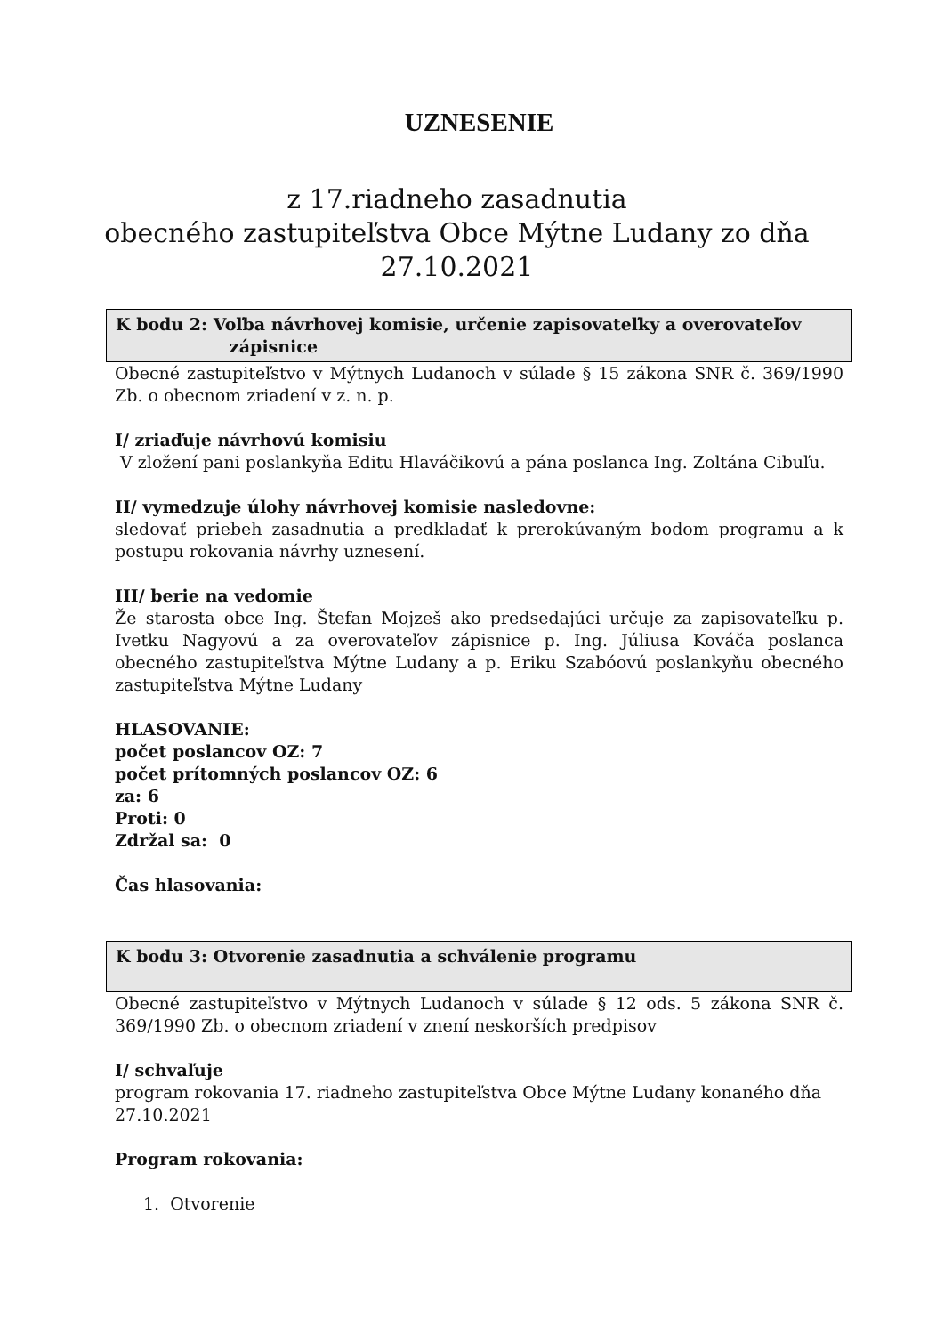UZNESENIE
z 17.riadneho zasadnutia
obecného zastupiteľstva Obce Mýtne Ludany zo dňa
27.10.2021
K bodu 2: Voľba návrhovej komisie, určenie zapisovateľky a overovateľov
zápisnice
Obecné zastupiteľstvo v Mýtnych Ludanoch v súlade § 15 zákona SNR č. 369/1990 Zb. o obecnom zriadení v z. n. p.
I/ zriaďuje návrhovú komisiu
V zložení pani poslankyňa Editu Hlaváčikovú a pána poslanca Ing. Zoltána Cibuľu.
II/ vymedzuje úlohy návrhovej komisie nasledovne:
sledovať priebeh zasadnutia a predkladať k prerokúvaným bodom programu a k postupu rokovania návrhy uznesení.
III/ berie na vedomie
Že starosta obce Ing. Štefan Mojzeš ako predsedajúci určuje za zapisovateľku p. Ivetku Nagyovú a za overovateľov zápisnice p. Ing. Júliusa Kováča poslanca obecného zastupiteľstva Mýtne Ludany a p. Eriku Szabóovú poslankyňu obecného zastupiteľstva Mýtne Ludany
HLASOVANIE:
počet poslancov OZ: 7
počet prítomných poslancov OZ: 6
za: 6
Proti: 0
Zdržal sa: 0
Čas hlasovania:
K bodu 3: Otvorenie zasadnutia a schválenie programu
Obecné zastupiteľstvo v Mýtnych Ludanoch v súlade § 12 ods. 5 zákona SNR č. 369/1990 Zb. o obecnom zriadení v znení neskorších predpisov
I/ schvaľuje
program rokovania 17. riadneho zastupiteľstva Obce Mýtne Ludany konaného dňa 27.10.2021
Program rokovania:
1. Otvorenie